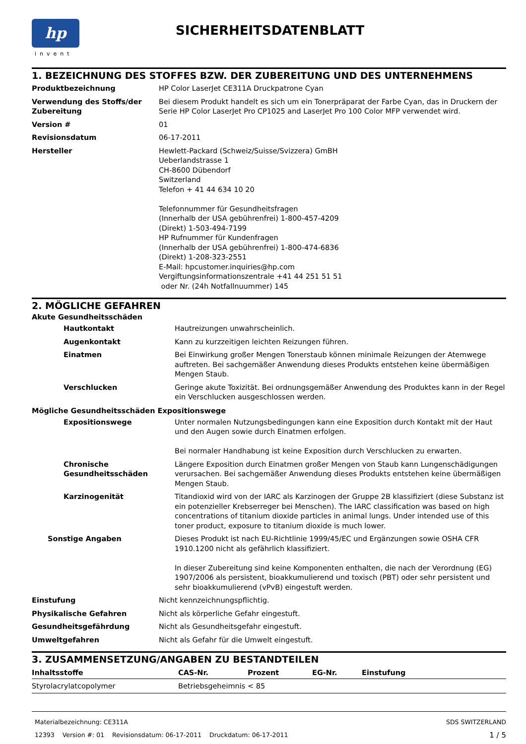hp
invent
SICHERHEITSDATENBLATT
1. BEZEICHNUNG DES STOFFES BZW. DER ZUBEREITUNG UND DES UNTERNEHMENS
| Produktbezeichnung | HP Color LaserJet CE311A Druckpatrone Cyan |
| Verwendung des Stoffs/der Zubereitung | Bei diesem Produkt handelt es sich um ein Tonerpräparat der Farbe Cyan, das in Druckern der Serie HP Color LaserJet Pro CP1025 and LaserJet Pro 100 Color MFP verwendet wird. |
| Version # | 01 |
| Revisionsdatum | 06-17-2011 |
| Hersteller | Hewlett-Packard (Schweiz/Suisse/Svizzera) GmBH Ueberlandstrasse 1 CH-8600 Dübendorf Switzerland Telefon + 41 44 634 10 20 Telefonnummer für Gesundheitsfragen (Innerhalb der USA gebührenfrei) 1-800-457-4209 (Direkt) 1-503-494-7199 HP Rufnummer für Kundenfragen (Innerhalb der USA gebührenfrei) 1-800-474-6836 (Direkt) 1-208-323-2551 E-Mail: hpcustomer.inquiries@hp.com Vergiftungsinformationszentrale +41 44 251 51 51 oder Nr. (24h Notfallnuummer) 145 |
2. MÖGLICHE GEFAHREN
Akute Gesundheitsschäden
| Hautkontakt | Hautreizungen unwahrscheinlich. |
| Augenkontakt | Kann zu kurzzeitigen leichten Reizungen führen. |
| Einatmen | Bei Einwirkung großer Mengen Tonerstaub können minimale Reizungen der Atemwege auftreten. Bei sachgemäßer Anwendung dieses Produkts entstehen keine übermäßigen Mengen Staub. |
| Verschlucken | Geringe akute Toxizität. Bei ordnungsgemäßer Anwendung des Produktes kann in der Regel ein Verschlucken ausgeschlossen werden. |
Mögliche Gesundheitsschäden Expositionswege
| Expositionswege | Unter normalen Nutzungsbedingungen kann eine Exposition durch Kontakt mit der Haut und den Augen sowie durch Einatmen erfolgen. Bei normaler Handhabung ist keine Exposition durch Verschlucken zu erwarten. |
| Chronische Gesundheitsschäden | Längere Exposition durch Einatmen großer Mengen von Staub kann Lungenschädigungen verursachen. Bei sachgemäßer Anwendung dieses Produkts entstehen keine übermäßigen Mengen Staub. |
| Karzinogenität | Titandioxid wird von der IARC als Karzinogen der Gruppe 2B klassifiziert (diese Substanz ist ein potenzieller Krebserreger bei Menschen). The IARC classification was based on high concentrations of titanium dioxide particles in animal lungs. Under intended use of this toner product, exposure to titanium dioxide is much lower. |
| Sonstige Angaben | Dieses Produkt ist nach EU-Richtlinie 1999/45/EC und Ergänzungen sowie OSHA CFR 1910.1200 nicht als gefährlich klassifiziert. In dieser Zubereitung sind keine Komponenten enthalten, die nach der Verordnung (EG) 1907/2006 als persistent, bioakkumulierend und toxisch (PBT) oder sehr persistent und sehr bioakkumulierend (vPvB) eingestuft werden. |
| Einstufung | Nicht kennzeichnungspflichtig. |
| Physikalische Gefahren | Nicht als körperliche Gefahr eingestuft. |
| Gesundheitsgefährdung | Nicht als Gesundheitsgefahr eingestuft. |
| Umweltgefahren | Nicht als Gefahr für die Umwelt eingestuft. |
3. ZUSAMMENSETZUNG/ANGABEN ZU BESTANDTEILEN
| Inhaltsstoffe | CAS-Nr. | Prozent | EG-Nr. | Einstufung |
| --- | --- | --- | --- | --- |
| Styrolacrylatcopolymer | Betriebsgeheimnis | < 85 | | |
Materialbezeichnung: CE311A
12393 Version #: 01 Revisionsdatum: 06-17-2011 Druckdatum: 06-17-2011
SDS SWITZERLAND
1 / 5